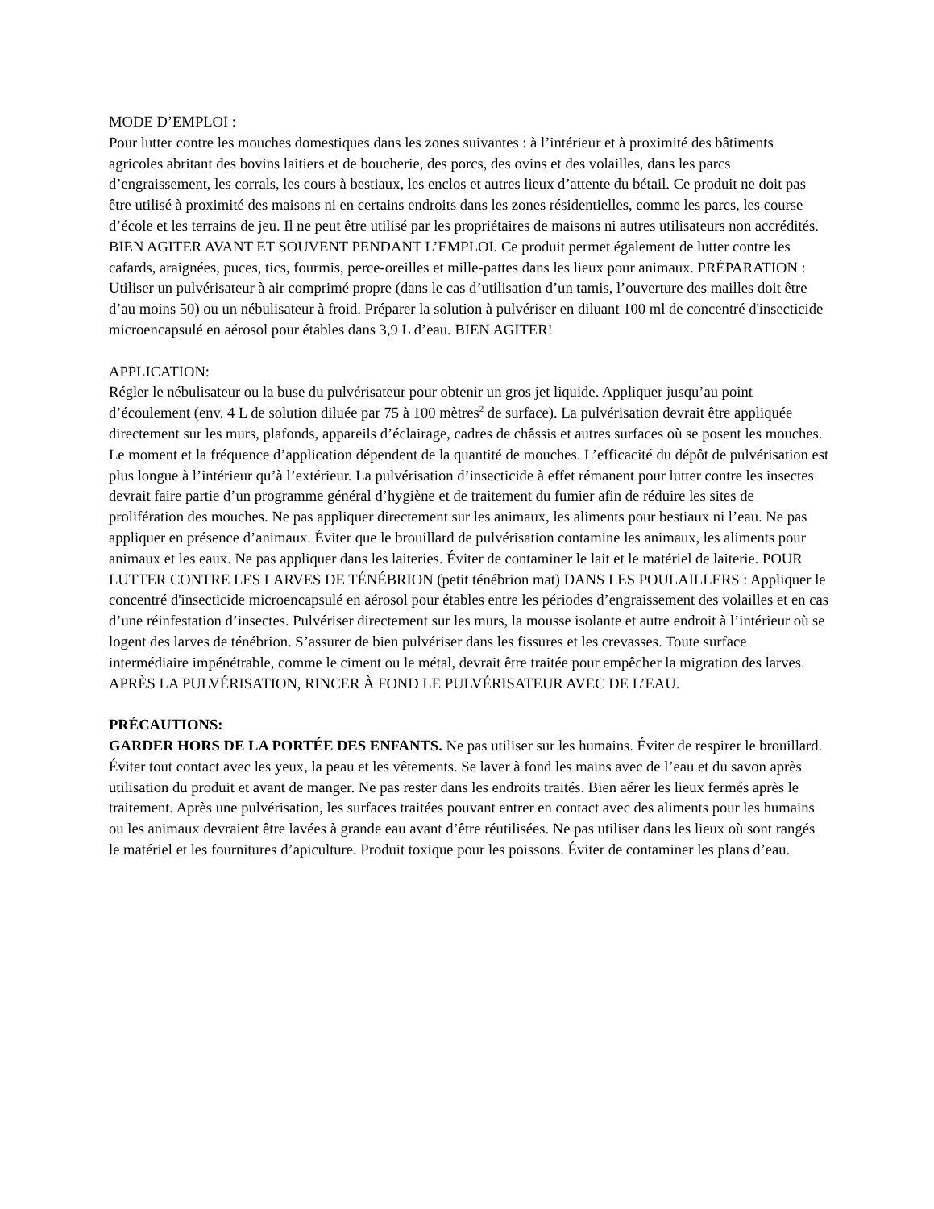MODE D’EMPLOI :
Pour lutter contre les mouches domestiques dans les zones suivantes : à l’intérieur et à proximité des bâtiments agricoles abritant des bovins laitiers et de boucherie, des porcs, des ovins et des volailles, dans les parcs d’engraissement, les corrals, les cours à bestiaux, les enclos et autres lieux d’attente du bétail. Ce produit ne doit pas être utilisé à proximité des maisons ni en certains endroits dans les zones résidentielles, comme les parcs, les course d’école et les terrains de jeu. Il ne peut être utilisé par les propriétaires de maisons ni autres utilisateurs non accrédités. BIEN AGITER AVANT ET SOUVENT PENDANT L’EMPLOI. Ce produit permet également de lutter contre les cafards, araignées, puces, tics, fourmis, perce-oreilles et mille-pattes dans les lieux pour animaux. PRÉPARATION : Utiliser un pulvérisateur à air comprimé propre (dans le cas d’utilisation d’un tamis, l’ouverture des mailles doit être d’au moins 50) ou un nébulisateur à froid. Préparer la solution à pulvériser en diluant 100 ml de concentré d'insecticide microencapsulé en aérosol pour étables dans 3,9 L d’eau. BIEN AGITER!
APPLICATION:
Régler le nébulisateur ou la buse du pulvérisateur pour obtenir un gros jet liquide. Appliquer jusqu’au point d’écoulement (env. 4 L de solution diluée par 75 à 100 mètres<sup>2</sup> de surface). La pulvérisation devrait être appliquée directement sur les murs, plafonds, appareils d’éclairage, cadres de châssis et autres surfaces où se posent les mouches. Le moment et la fréquence d’application dépendent de la quantité de mouches. L’efficacité du dépôt de pulvérisation est plus longue à l’intérieur qu’à l’extérieur. La pulvérisation d’insecticide à effet rémanent pour lutter contre les insectes devrait faire partie d’un programme général d’hygiène et de traitement du fumier afin de réduire les sites de prolifération des mouches. Ne pas appliquer directement sur les animaux, les aliments pour bestiaux ni l’eau. Ne pas appliquer en présence d’animaux. Éviter que le brouillard de pulvérisation contamine les animaux, les aliments pour animaux et les eaux. Ne pas appliquer dans les laiteries. Éviter de contaminer le lait et le matériel de laiterie. POUR LUTTER CONTRE LES LARVES DE TÉNÉBRION (petit ténébrion mat) DANS LES POULAILLERS : Appliquer le concentré d'insecticide microencapsulé en aérosol pour étables entre les périodes d’engraissement des volailles et en cas d’une réinfestation d’insectes. Pulvériser directement sur les murs, la mousse isolante et autre endroit à l’intérieur où se logent des larves de ténébrion. S’assurer de bien pulvériser dans les fissures et les crevasses. Toute surface intermédiaire impénétrable, comme le ciment ou le métal, devrait être traitée pour empêcher la migration des larves. APRÈS LA PULVÉRISATION, RINCER À FOND LE PULVÉRISATEUR AVEC DE L’EAU.
PRÉCAUTIONS:
GARDER HORS DE LA PORTÉE DES ENFANTS. Ne pas utiliser sur les humains. Éviter de respirer le brouillard. Éviter tout contact avec les yeux, la peau et les vêtements. Se laver à fond les mains avec de l’eau et du savon après utilisation du produit et avant de manger. Ne pas rester dans les endroits traités. Bien aérer les lieux fermés après le traitement. Après une pulvérisation, les surfaces traitées pouvant entrer en contact avec des aliments pour les humains ou les animaux devraient être lavées à grande eau avant d’être réutilisées. Ne pas utiliser dans les lieux où sont rangés le matériel et les fournitures d’apiculture. Produit toxique pour les poissons. Éviter de contaminer les plans d’eau.